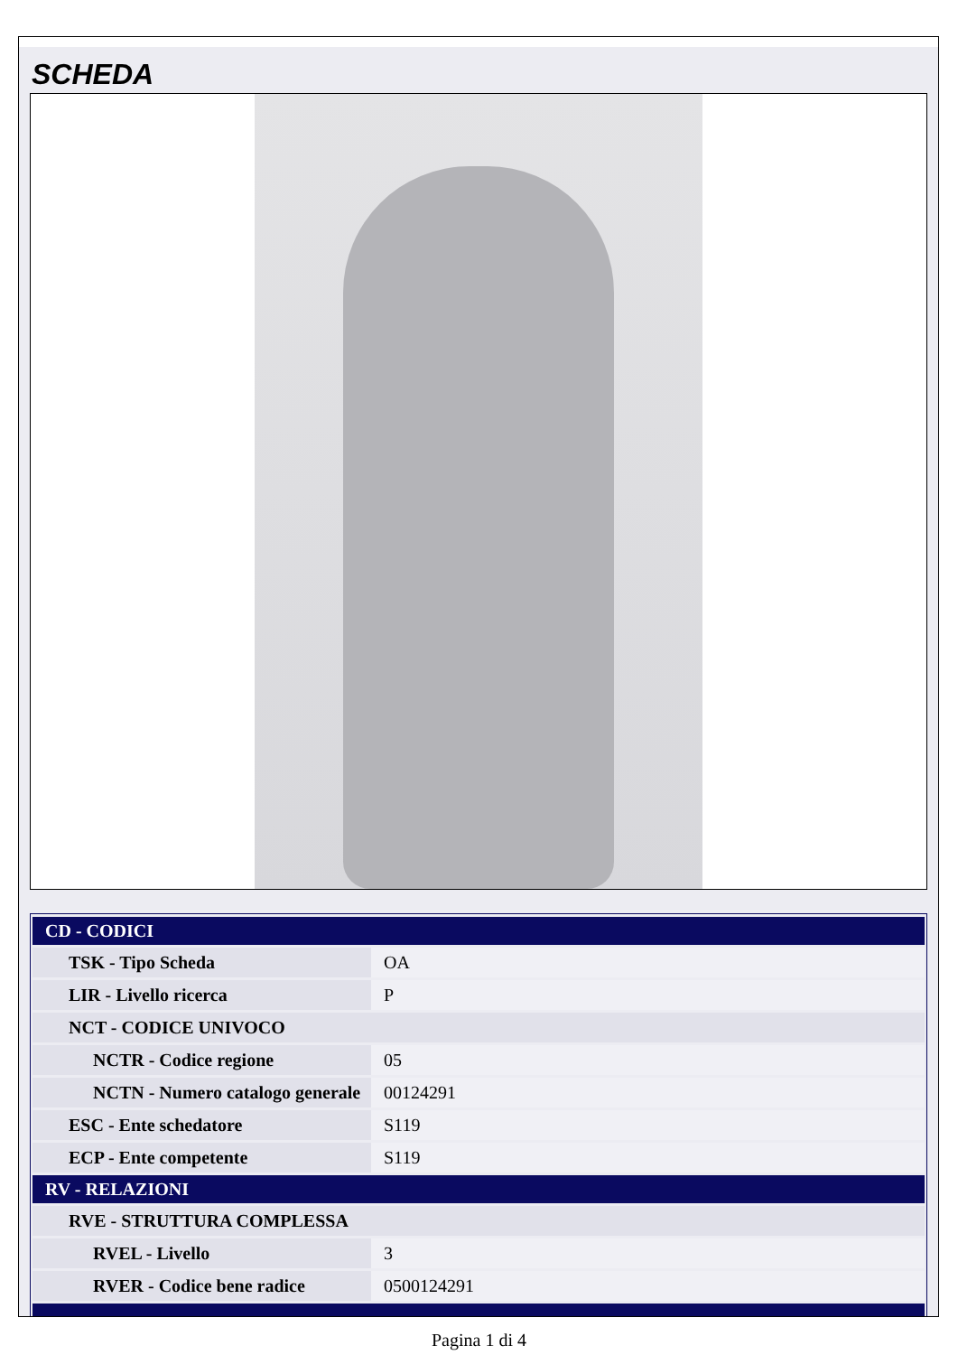SCHEDA
| CD - CODICI | |
| TSK - Tipo Scheda | OA |
| LIR - Livello ricerca | P |
| NCT - CODICE UNIVOCO | |
| NCTR - Codice regione | 05 |
| NCTN - Numero catalogo generale | 00124291 |
| ESC - Ente schedatore | S119 |
| ECP - Ente competente | S119 |
| RV - RELAZIONI | |
| RVE - STRUTTURA COMPLESSA | |
| RVEL - Livello | 3 |
| RVER - Codice bene radice | 0500124291 |
Pagina 1 di 4